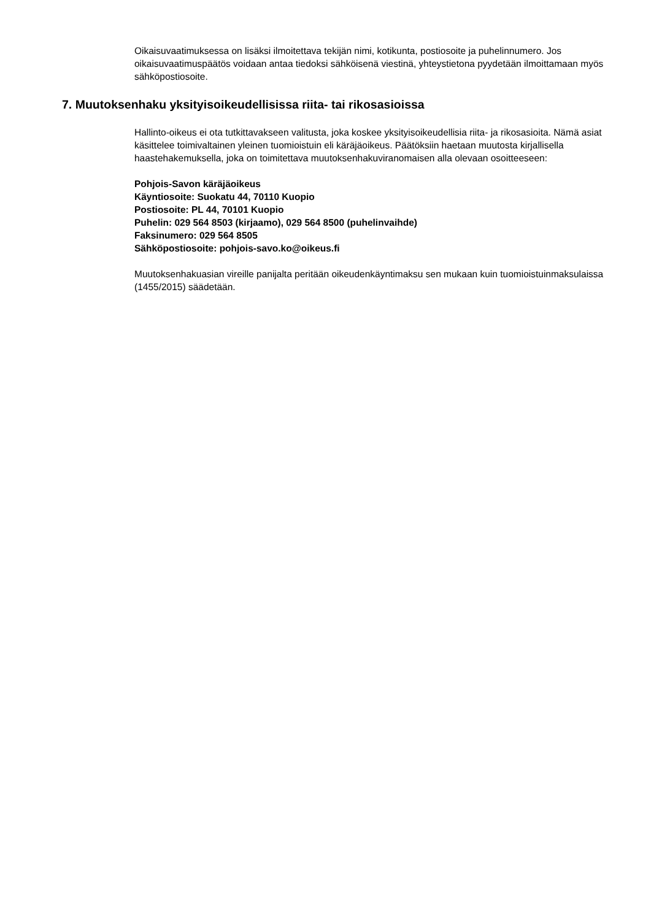Oikaisuvaatimuksessa on lisäksi ilmoitettava tekijän nimi, kotikunta, postiosoite ja puhelinnumero. Jos oikaisuvaatimuspäätös voidaan antaa tiedoksi sähköisenä viestinä, yhteystietona pyydetään ilmoittamaan myös sähköpostiosoite.
7. Muutoksenhaku yksityisoikeudellisissa riita- tai rikosasioissa
Hallinto-oikeus ei ota tutkittavakseen valitusta, joka koskee yksityisoikeudellisia riita- ja rikosasioita. Nämä asiat käsittelee toimivaltainen yleinen tuomioistuin eli käräjäoikeus. Päätöksiin haetaan muutosta kirjallisella haastehakemuksella, joka on toimitettava muutoksenhakuviranomaisen alla olevaan osoitteeseen:
Pohjois-Savon käräjäoikeus
Käyntiosoite: Suokatu 44, 70110 Kuopio
Postiosoite: PL 44, 70101 Kuopio
Puhelin: 029 564 8503 (kirjaamo), 029 564 8500 (puhelinvaihde)
Faksinumero: 029 564 8505
Sähköpostiosoite: pohjois-savo.ko@oikeus.fi
Muutoksenhakuasian vireille panijalta peritään oikeudenkäyntimaksu sen mukaan kuin tuomioistuinmaksulaissa (1455/2015) säädetään.